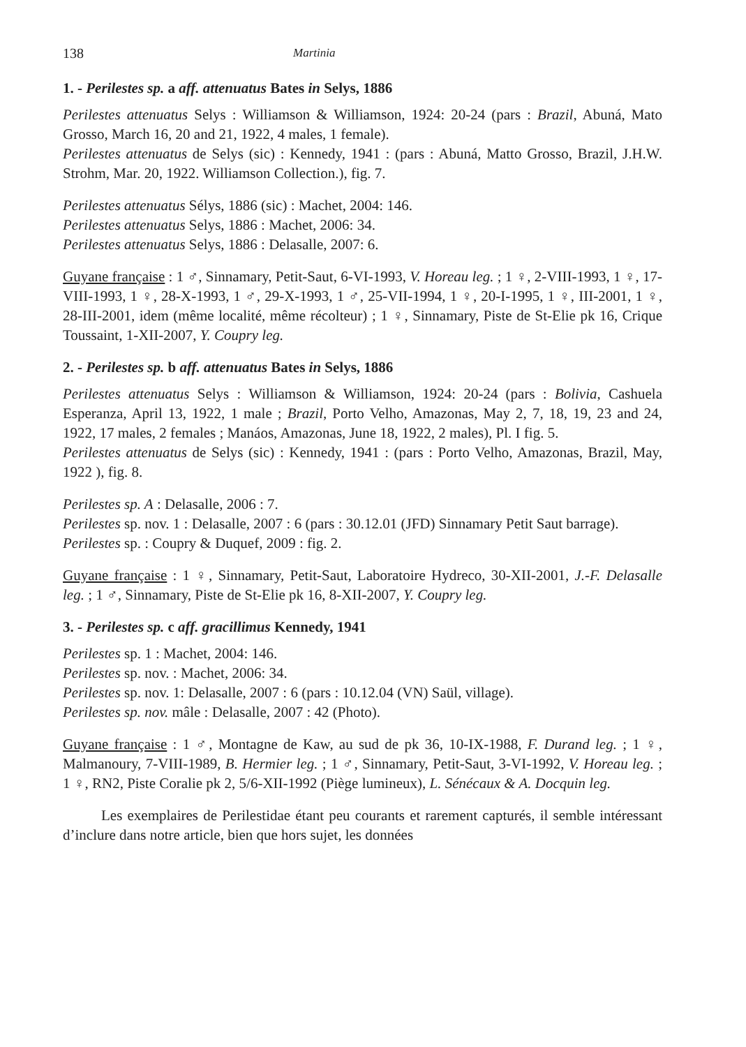138 Martinia
1. - Perilestes sp. a aff. attenuatus Bates in Selys, 1886
Perilestes attenuatus Selys : Williamson & Williamson, 1924: 20-24 (pars : Brazil, Abuná, Mato Grosso, March 16, 20 and 21, 1922, 4 males, 1 female).
Perilestes attenuatus de Selys (sic) : Kennedy, 1941 : (pars : Abuná, Matto Grosso, Brazil, J.H.W. Strohm, Mar. 20, 1922. Williamson Collection.), fig. 7.
Perilestes attenuatus Sélys, 1886 (sic) : Machet, 2004: 146.
Perilestes attenuatus Selys, 1886 : Machet, 2006: 34.
Perilestes attenuatus Selys, 1886 : Delasalle, 2007: 6.
Guyane française : 1 ♂, Sinnamary, Petit-Saut, 6-VI-1993, V. Horeau leg. ; 1 ♀, 2-VIII-1993, 1 ♀, 17-VIII-1993, 1 ♀, 28-X-1993, 1 ♂, 29-X-1993, 1 ♂, 25-VII-1994, 1 ♀, 20-I-1995, 1 ♀, III-2001, 1 ♀, 28-III-2001, idem (même localité, même récolteur) ; 1 ♀, Sinnamary, Piste de St-Elie pk 16, Crique Toussaint, 1-XII-2007, Y. Coupry leg.
2. - Perilestes sp. b aff. attenuatus Bates in Selys, 1886
Perilestes attenuatus Selys : Williamson & Williamson, 1924: 20-24 (pars : Bolivia, Cashuela Esperanza, April 13, 1922, 1 male ; Brazil, Porto Velho, Amazonas, May 2, 7, 18, 19, 23 and 24, 1922, 17 males, 2 females ; Manáos, Amazonas, June 18, 1922, 2 males), Pl. I fig. 5.
Perilestes attenuatus de Selys (sic) : Kennedy, 1941 : (pars : Porto Velho, Amazonas, Brazil, May, 1922 ), fig. 8.
Perilestes sp. A : Delasalle, 2006 : 7.
Perilestes sp. nov. 1 : Delasalle, 2007 : 6 (pars : 30.12.01 (JFD) Sinnamary Petit Saut barrage).
Perilestes sp. : Coupry & Duquef, 2009 : fig. 2.
Guyane française : 1 ♀, Sinnamary, Petit-Saut, Laboratoire Hydreco, 30-XII-2001, J.-F. Delasalle leg. ; 1 ♂, Sinnamary, Piste de St-Elie pk 16, 8-XII-2007, Y. Coupry leg.
3. - Perilestes sp. c aff. gracillimus Kennedy, 1941
Perilestes sp. 1 : Machet, 2004: 146.
Perilestes sp. nov. : Machet, 2006: 34.
Perilestes sp. nov. 1: Delasalle, 2007 : 6 (pars : 10.12.04 (VN) Saül, village).
Perilestes sp. nov. mâle : Delasalle, 2007 : 42 (Photo).
Guyane française : 1 ♂, Montagne de Kaw, au sud de pk 36, 10-IX-1988, F. Durand leg. ; 1 ♀, Malmanoury, 7-VIII-1989, B. Hermier leg. ; 1 ♂, Sinnamary, Petit-Saut, 3-VI-1992, V. Horeau leg. ; 1 ♀, RN2, Piste Coralie pk 2, 5/6-XII-1992 (Piège lumineux), L. Sénécaux & A. Docquin leg.
Les exemplaires de Perilestidae étant peu courants et rarement capturés, il semble intéressant d’inclure dans notre article, bien que hors sujet, les données